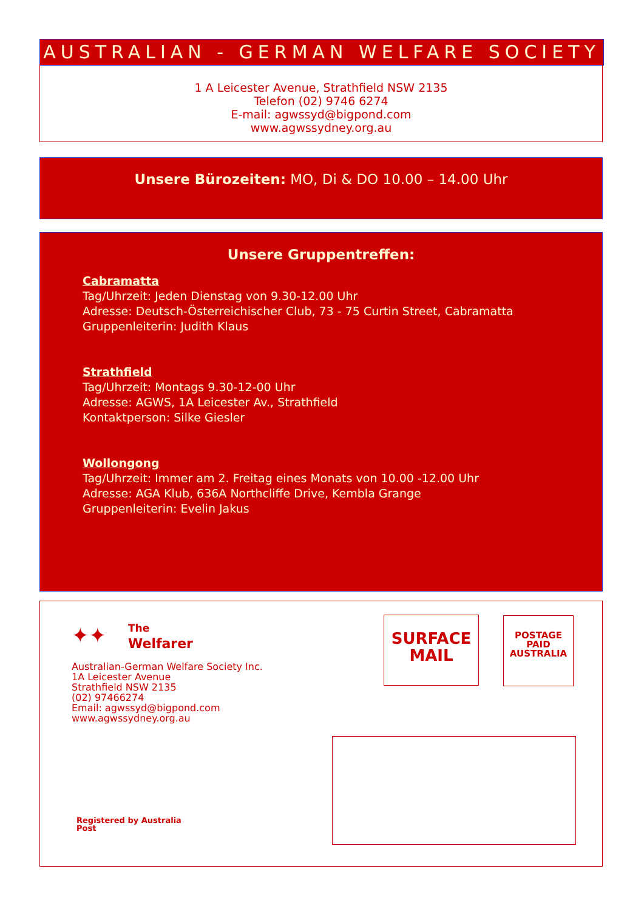AUSTRALIAN - GERMAN WELFARE SOCIETY
1 A Leicester Avenue, Strathfield NSW 2135
Telefon (02) 9746 6274
E-mail: agwssyd@bigpond.com
www.agwssydney.org.au
Unsere Bürozeiten: MO, Di & DO 10.00 – 14.00 Uhr
Unsere Gruppentreffen:
Cabramatta
Tag/Uhrzeit: Jeden Dienstag von 9.30-12.00 Uhr
Adresse: Deutsch-Österreichischer Club, 73 - 75 Curtin Street, Cabramatta
Gruppenleiterin: Judith Klaus
Strathfield
Tag/Uhrzeit: Montags 9.30-12-00 Uhr
Adresse: AGWS, 1A Leicester Av., Strathfield
Kontaktperson: Silke Giesler
Wollongong
Tag/Uhrzeit: Immer am 2. Freitag eines Monats von 10.00 -12.00 Uhr
Adresse: AGA Klub, 636A Northcliffe Drive, Kembla Grange
Gruppenleiterin: Evelin Jakus
✦✦ The
Welfarer
Australian-German Welfare Society Inc.
1A Leicester Avenue
Strathfield NSW 2135
(02) 97466274
Email: agwssyd@bigpond.com
www.agwssydney.org.au
Registered by Australia
Post
SURFACE
MAIL
POSTAGE
PAID
AUSTRALIA